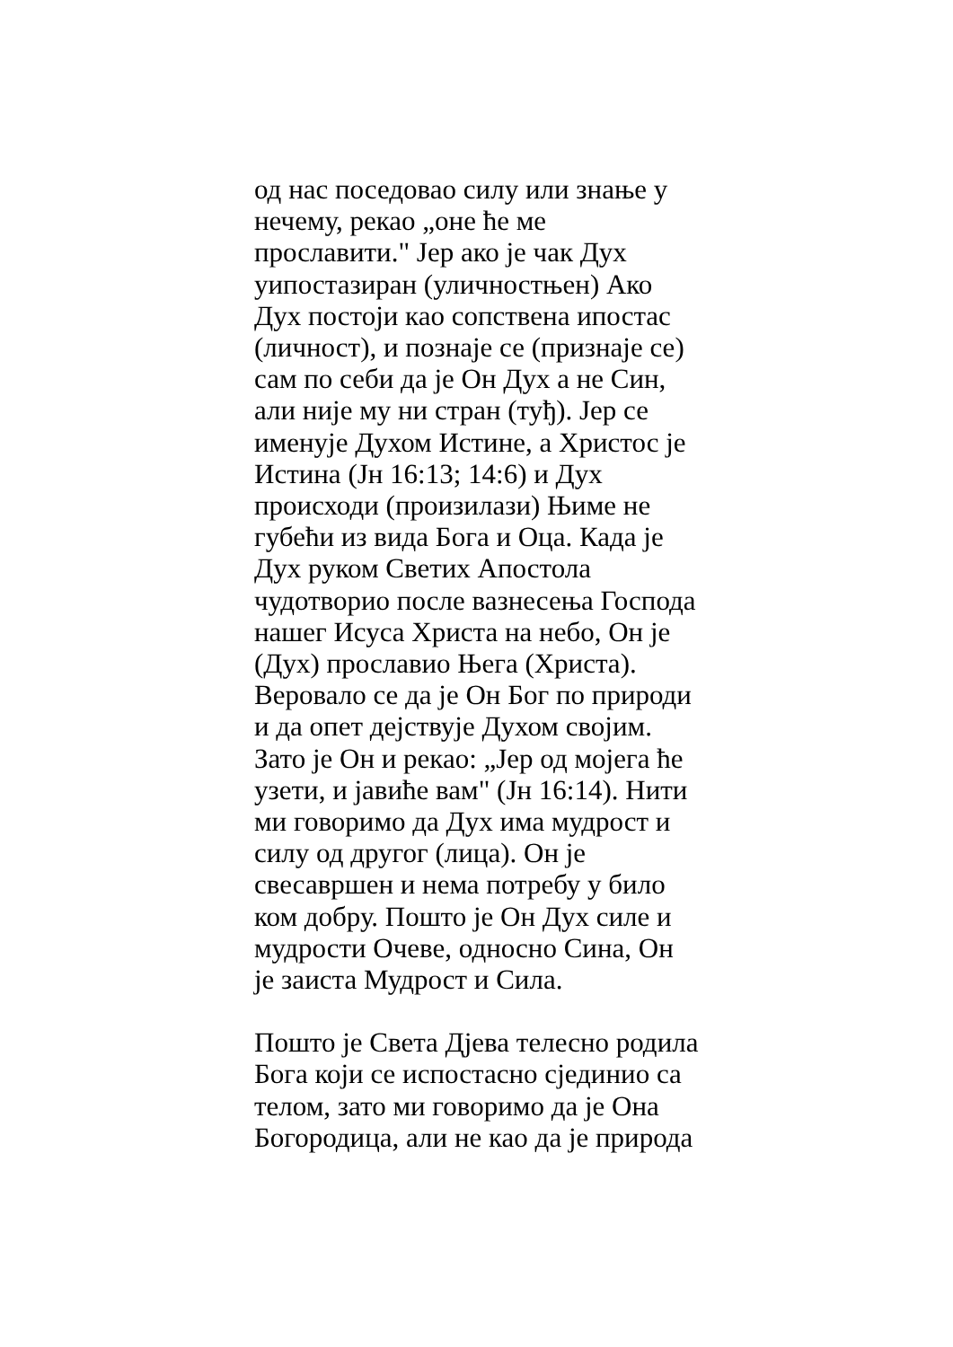од нас поседовао силу или знање у
нечему, рекао „оне ће ме
прославити." Јер ако је чак Дух
уипостазиран (уличностњен) Ако
Дух постоји као сопствена ипостас
(личност), и познаје се (признаје се)
сам по себи да је Он Дух а не Син,
али није му ни стран (туђ). Јер се
именује Духом Истине, а Христос је
Истина (Јн 16:13; 14:6) и Дух
происходи (произилази) Њиме не
губећи из вида Бога и Оца. Када је
Дух руком Светих Апостола
чудотворио после вазнесења Господа
нашег Исуса Христа на небо, Он је
(Дух) прославио Њега (Христа).
Веровало се да је Он Бог по природи
и да опет дејствује Духом својим.
Зато је Он и рекао: „Јер од мојега ће
узети, и јавиће вам" (Јн 16:14). Нити
ми говоримо да Дух има мудрост и
силу од другог (лица). Он је
свесавршен и нема потребу у било
ком добру. Пошто је Он Дух силе и
мудрости Очеве, односно Сина, Он
је заиста Мудрост и Сила.
Пошто је Света Дјева телесно родила
Бога који се испостасно сјединио са
телом, зато ми говоримо да је Она
Богородица, али не као да је природа